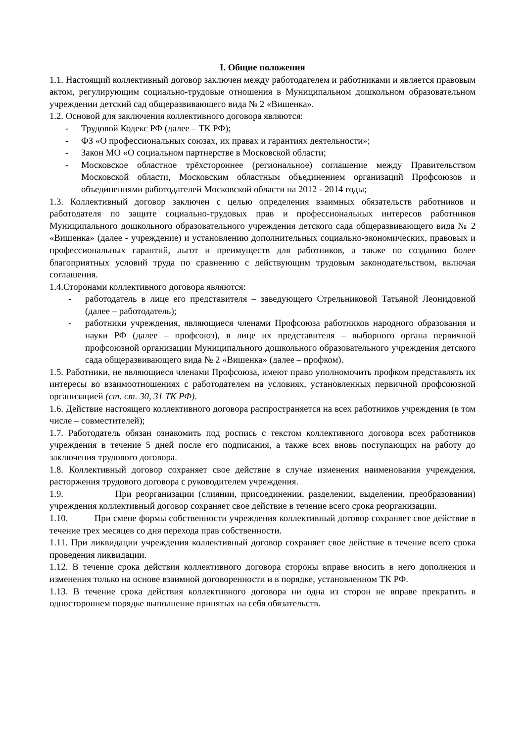I. Общие положения
1.1. Настоящий коллективный договор заключен между работодателем и работниками и является правовым актом, регулирующим социально-трудовые отношения в Муниципальном дошкольном образовательном учреждении детский сад общеразвивающего вида № 2 «Вишенка».
1.2. Основой для заключения коллективного договора являются:
- Трудовой Кодекс РФ (далее – ТК РФ);
- ФЗ «О профессиональных союзах, их правах и гарантиях деятельности»;
- Закон МО «О социальном партнерстве в Московской области;
- Московское областное трёхстороннее (региональное) соглашение между Правительством Московской области, Московским областным объединением организаций Профсоюзов и объединениями работодателей Московской области на 2012 - 2014 годы;
1.3. Коллективный договор заключен с целью определения взаимных обязательств работников и работодателя по защите социально-трудовых прав и профессиональных интересов работников Муниципального дошкольного образовательного учреждения детского сада общеразвивающего вида № 2 «Вишенка» (далее - учреждение) и установлению дополнительных социально-экономических, правовых и профессиональных гарантий, льгот и преимуществ для работников, а также по созданию более благоприятных условий труда по сравнению с действующим трудовым законодательством, включая соглашения.
1.4.Сторонами коллективного договора являются:
- работодатель в лице его представителя – заведующего Стрельниковой Татьяной Леонидовной (далее – работодатель);
- работники учреждения, являющиеся членами Профсоюза работников народного образования и науки РФ (далее – профсоюз), в лице их представителя – выборного органа первичной профсоюзной организации Муниципального дошкольного образовательного учреждения детского сада общеразвивающего вида № 2 «Вишенка» (далее – профком).
1.5. Работники, не являющиеся членами Профсоюза, имеют право уполномочить профком представлять их интересы во взаимоотношениях с работодателем на условиях, установленных первичной профсоюзной организацией (ст. ст. 30, 31 ТК РФ).
1.6. Действие настоящего коллективного договора распространяется на всех работников учреждения (в том числе – совместителей);
1.7. Работодатель обязан ознакомить под роспись с текстом коллективного договора всех работников учреждения в течение 5 дней после его подписания, а также всех вновь поступающих на работу до заключения трудового договора.
1.8. Коллективный договор сохраняет свое действие в случае изменения наименования учреждения, расторжения трудового договора с руководителем учреждения.
1.9. При реорганизации (слиянии, присоединении, разделении, выделении, преобразовании) учреждения коллективный договор сохраняет свое действие в течение всего срока реорганизации.
1.10. При смене формы собственности учреждения коллективный договор сохраняет свое действие в течение трех месяцев со дня перехода прав собственности.
1.11. При ликвидации учреждения коллективный договор сохраняет свое действие в течение всего срока проведения ликвидации.
1.12. В течение срока действия коллективного договора стороны вправе вносить в него дополнения и изменения только на основе взаимной договоренности и в порядке, установленном ТК РФ.
1.13. В течение срока действия коллективного договора ни одна из сторон не вправе прекратить в одностороннем порядке выполнение принятых на себя обязательств.